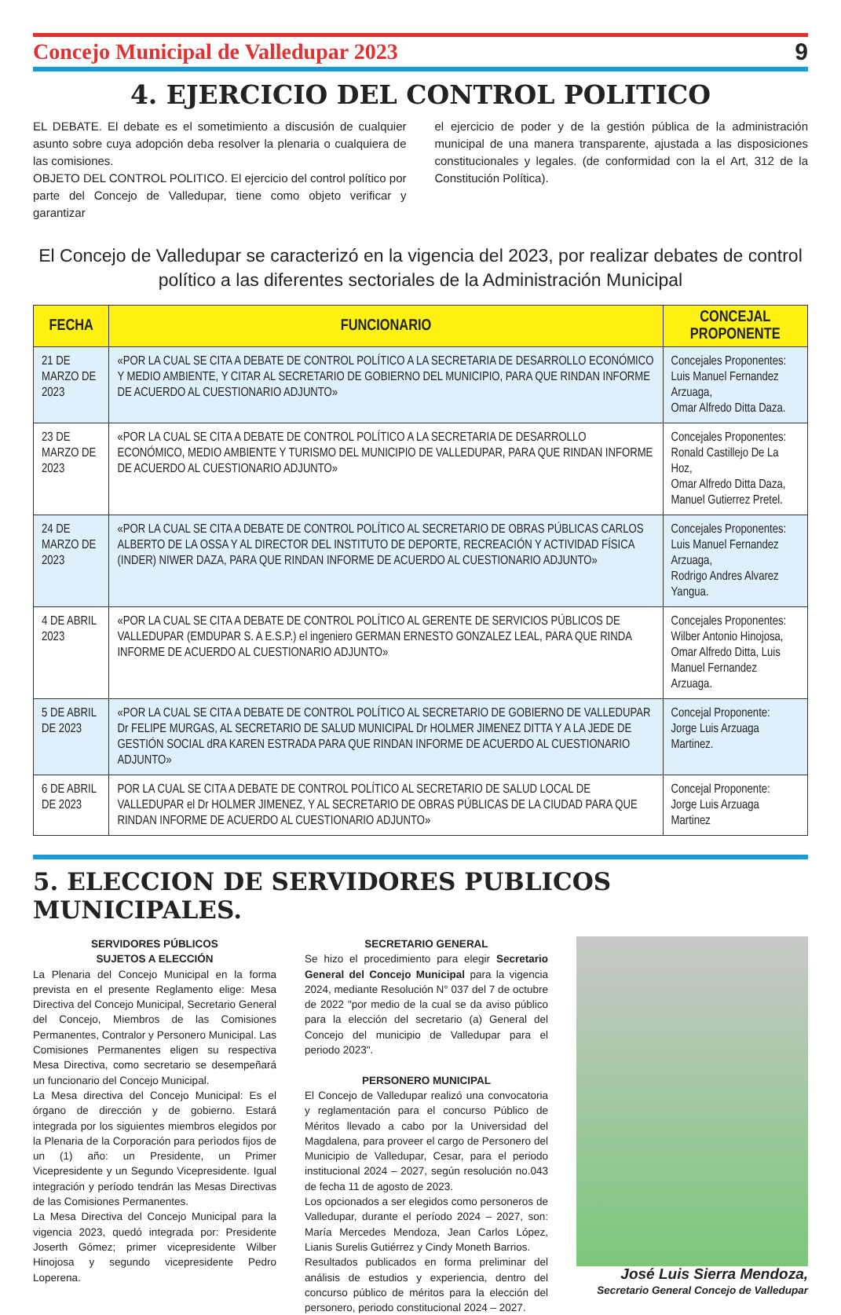Concejo Municipal de Valledupar 2023 9
4. EJERCICIO DEL CONTROL POLITICO
EL DEBATE. El debate es el sometimiento a discusión de cualquier asunto sobre cuya adopción deba resolver la plenaria o cualquiera de las comisiones.
OBJETO DEL CONTROL POLITICO. El ejercicio del control político por parte del Concejo de Valledupar, tiene como objeto verificar y garantizar
el ejercicio de poder y de la gestión pública de la administración municipal de una manera transparente, ajustada a las disposiciones constitucionales y legales. (de conformidad con la el Art, 312 de la Constitución Política).
El Concejo de Valledupar se caracterizó en la vigencia del 2023, por realizar debates de control político a las diferentes sectoriales de la Administración Municipal
| FECHA | FUNCIONARIO | CONCEJAL PROPONENTE |
| --- | --- | --- |
| 21 DE MARZO DE 2023 | «POR LA CUAL SE CITA A DEBATE DE CONTROL POLÍTICO A LA SECRETARIA DE DESARROLLO ECONÓMICO Y MEDIO AMBIENTE, Y CITAR AL SECRETARIO DE GOBIERNO DEL MUNICIPIO, PARA QUE RINDAN INFORME DE ACUERDO AL CUESTIONARIO ADJUNTO» | Concejales Proponentes: Luis Manuel Fernandez Arzuaga, Omar Alfredo Ditta Daza. |
| 23 DE MARZO DE 2023 | «POR LA CUAL SE CITA A DEBATE DE CONTROL POLÍTICO A LA SECRETARIA DE DESARROLLO ECONÓMICO, MEDIO AMBIENTE Y TURISMO DEL MUNICIPIO DE VALLEDUPAR, PARA QUE RINDAN INFORME DE ACUERDO AL CUESTIONARIO ADJUNTO» | Concejales Proponentes: Ronald Castillejo De La Hoz, Omar Alfredo Ditta Daza, Manuel Gutierrez Pretel. |
| 24 DE MARZO DE 2023 | «POR LA CUAL SE CITA A DEBATE DE CONTROL POLÍTICO AL SECRETARIO DE OBRAS PÚBLICAS CARLOS ALBERTO DE LA OSSA Y AL DIRECTOR DEL INSTITUTO DE DEPORTE, RECREACIÓN Y ACTIVIDAD FÍSICA (INDER) NIWER DAZA, PARA QUE RINDAN INFORME DE ACUERDO AL CUESTIONARIO ADJUNTO» | Concejales Proponentes: Luis Manuel Fernandez Arzuaga, Rodrigo Andres Alvarez Yangua. |
| 4 DE ABRIL 2023 | «POR LA CUAL SE CITA A DEBATE DE CONTROL POLÍTICO AL GERENTE DE SERVICIOS PÚBLICOS DE VALLEDUPAR (EMDUPAR S. A E.S.P.) el ingeniero GERMAN ERNESTO GONZALEZ LEAL, PARA QUE RINDA INFORME DE ACUERDO AL CUESTIONARIO ADJUNTO» | Concejales Proponentes: Wilber Antonio Hinojosa, Omar Alfredo Ditta, Luis Manuel Fernandez Arzuaga. |
| 5 DE ABRIL DE 2023 | «POR LA CUAL SE CITA A DEBATE DE CONTROL POLÍTICO AL SECRETARIO DE GOBIERNO DE VALLEDUPAR Dr FELIPE MURGAS, AL SECRETARIO DE SALUD MUNICIPAL Dr HOLMER JIMENEZ DITTA Y A LA JEDE DE GESTIÓN SOCIAL dRA KAREN ESTRADA PARA QUE RINDAN INFORME DE ACUERDO AL CUESTIONARIO ADJUNTO» | Concejal Proponente: Jorge Luis Arzuaga Martinez. |
| 6 DE ABRIL DE 2023 | POR LA CUAL SE CITA A DEBATE DE CONTROL POLÍTICO AL SECRETARIO DE SALUD LOCAL DE VALLEDUPAR el Dr HOLMER JIMENEZ, Y AL SECRETARIO DE OBRAS PÚBLICAS DE LA CIUDAD PARA QUE RINDAN INFORME DE ACUERDO AL CUESTIONARIO ADJUNTO» | Concejal Proponente: Jorge Luis Arzuaga Martinez |
5. ELECCION DE SERVIDORES PUBLICOS MUNICIPALES.
SERVIDORES PÚBLICOS
SUJETOS A ELECCIÓN
La Plenaria del Concejo Municipal en la forma prevista en el presente Reglamento elige: Mesa Directiva del Concejo Municipal, Secretario General del Concejo, Miembros de las Comisiones Permanentes, Contralor y Personero Municipal. Las Comisiones Permanentes eligen su respectiva Mesa Directiva, como secretario se desempeñará un funcionario del Concejo Municipal.
La Mesa directiva del Concejo Municipal: Es el órgano de dirección y de gobierno. Estará integrada por los siguientes miembros elegidos por la Plenaria de la Corporación para perìodos fijos de un (1) año: un Presidente, un Primer Vicepresidente y un Segundo Vicepresidente. Igual integración y período tendrán las Mesas Directivas de las Comisiones Permanentes.
La Mesa Directiva del Concejo Municipal para la vigencia 2023, quedó integrada por: Presidente Joserth Gómez; primer vicepresidente Wilber Hinojosa y segundo vicepresidente Pedro Loperena.
SECRETARIO GENERAL
Se hizo el procedimiento para elegir Secretario General del Concejo Municipal para la vigencia 2024, mediante Resolución N° 037 del 7 de octubre de 2022 "por medio de la cual se da aviso público para la elección del secretario (a) General del Concejo del municipio de Valledupar para el periodo 2023".
PERSONERO MUNICIPAL
El Concejo de Valledupar realizó una convocatoria y reglamentación para el concurso Público de Méritos llevado a cabo por la Universidad del Magdalena, para proveer el cargo de Personero del Municipio de Valledupar, Cesar, para el periodo institucional 2024 – 2027, según resolución no.043 de fecha 11 de agosto de 2023.
Los opcionados a ser elegidos como personeros de Valledupar, durante el período 2024 – 2027, son: María Mercedes Mendoza, Jean Carlos López, Lianis Surelis Gutiérrez y Cindy Moneth Barrios.
Resultados publicados en forma preliminar del análisis de estudios y experiencia, dentro del concurso público de méritos para la elección del personero, periodo constitucional 2024 – 2027.
José Luis Sierra Mendoza,
Secretario General Concejo de Valledupar